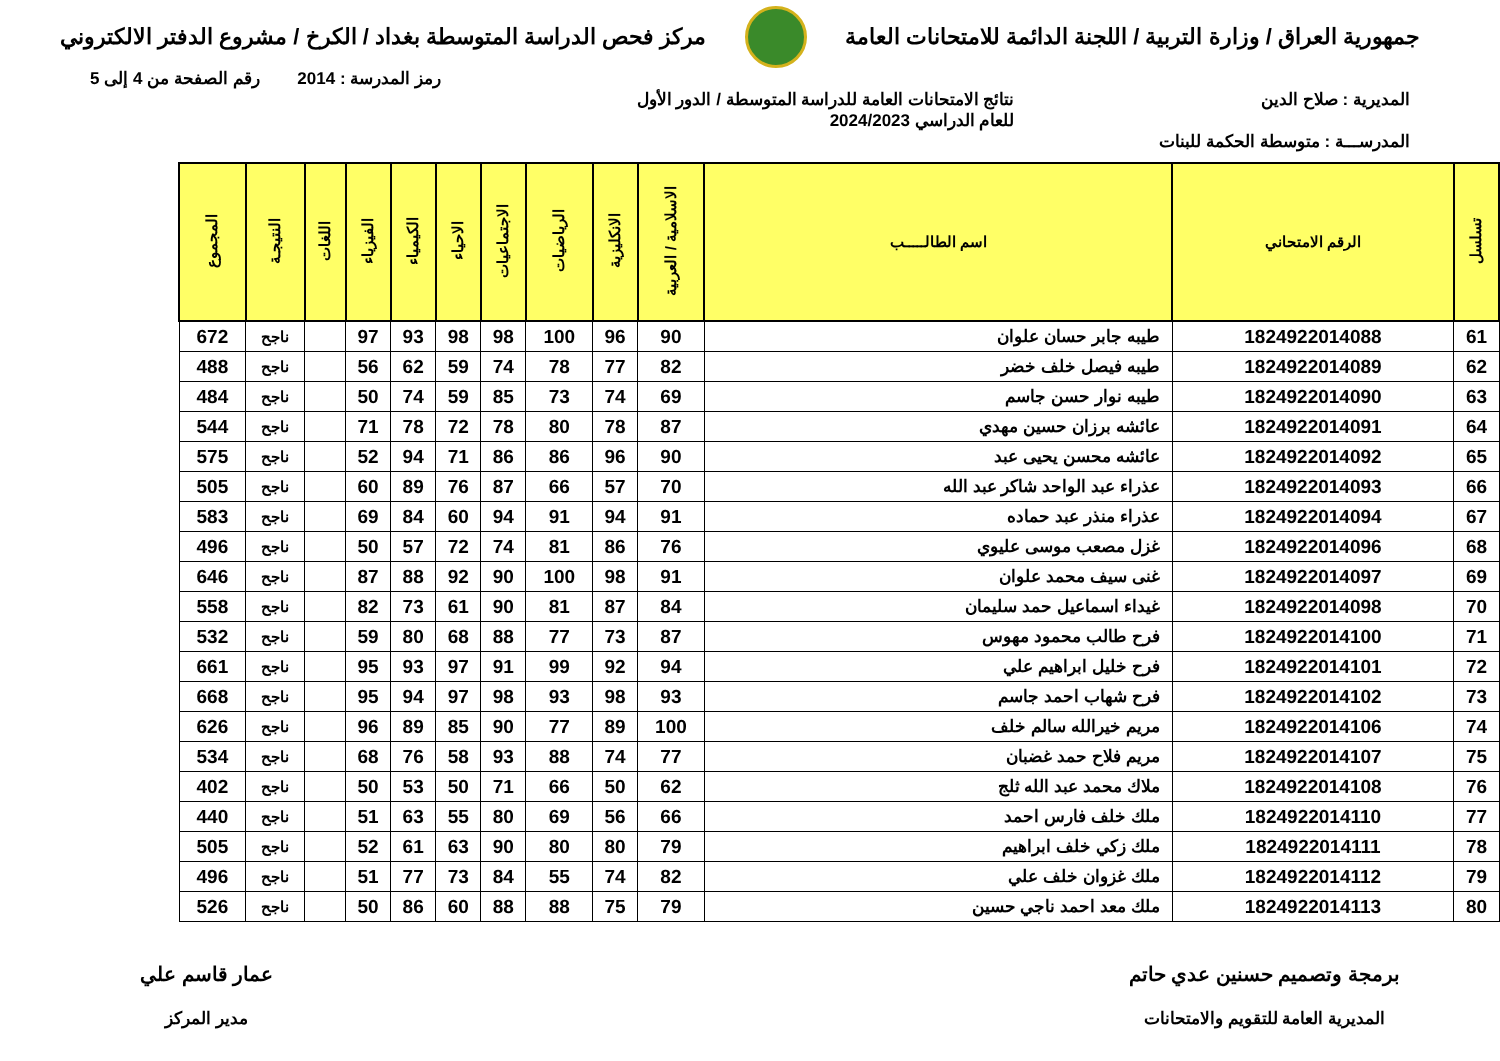جمهورية العراق / وزارة التربية / اللجنة الدائمة للامتحانات العامة
مركز فحص الدراسة المتوسطة بغداد / الكرخ / مشروع الدفتر الالكتروني
رمز المدرسة : 2014 رقم الصفحة من 4 إلى 5
المديرية : صلاح الدين نتائج الامتحانات العامة للدراسة المتوسطة / الدور الأول
للعام الدراسي 2024/2023
المدرســـة : متوسطة الحكمة للبنات
| تسلسل | الرقم الامتحاني | اسم الطالـــــب | الاسلامية / العربية | الانكليزية | الرياضيات | الاجتماعيات | الاحياء | الكيمياء | الفيزياء | اللغات | النتيجـة | المجموع |
| --- | --- | --- | --- | --- | --- | --- | --- | --- | --- | --- | --- | --- |
| 61 | 1824922014088 | طيبه جابر حسان علوان | 90 | 96 | 100 | 98 | 98 | 93 | 97 | | ناجح | 672 |
| 62 | 1824922014089 | طيبه فيصل خلف خضر | 82 | 77 | 78 | 74 | 59 | 62 | 56 | | ناجح | 488 |
| 63 | 1824922014090 | طيبه نوار حسن جاسم | 69 | 74 | 73 | 85 | 59 | 74 | 50 | | ناجح | 484 |
| 64 | 1824922014091 | عائشه برزان حسين مهدي | 87 | 78 | 80 | 78 | 72 | 78 | 71 | | ناجح | 544 |
| 65 | 1824922014092 | عائشه محسن يحيى عبد | 90 | 96 | 86 | 86 | 71 | 94 | 52 | | ناجح | 575 |
| 66 | 1824922014093 | عذراء عبد الواحد شاكر عبد الله | 70 | 57 | 66 | 87 | 76 | 89 | 60 | | ناجح | 505 |
| 67 | 1824922014094 | عذراء منذر عبد حماده | 91 | 94 | 91 | 94 | 60 | 84 | 69 | | ناجح | 583 |
| 68 | 1824922014096 | غزل مصعب موسى عليوي | 76 | 86 | 81 | 74 | 72 | 57 | 50 | | ناجح | 496 |
| 69 | 1824922014097 | غنى سيف محمد علوان | 91 | 98 | 100 | 90 | 92 | 88 | 87 | | ناجح | 646 |
| 70 | 1824922014098 | غيداء اسماعيل حمد سليمان | 84 | 87 | 81 | 90 | 61 | 73 | 82 | | ناجح | 558 |
| 71 | 1824922014100 | فرح طالب محمود مهوس | 87 | 73 | 77 | 88 | 68 | 80 | 59 | | ناجح | 532 |
| 72 | 1824922014101 | فرح خليل ابراهيم علي | 94 | 92 | 99 | 91 | 97 | 93 | 95 | | ناجح | 661 |
| 73 | 1824922014102 | فرح شهاب احمد جاسم | 93 | 98 | 93 | 98 | 97 | 94 | 95 | | ناجح | 668 |
| 74 | 1824922014106 | مريم خيرالله سالم خلف | 100 | 89 | 77 | 90 | 85 | 89 | 96 | | ناجح | 626 |
| 75 | 1824922014107 | مريم فلاح حمد غضبان | 77 | 74 | 88 | 93 | 58 | 76 | 68 | | ناجح | 534 |
| 76 | 1824922014108 | ملاك محمد عبد الله ثلج | 62 | 50 | 66 | 71 | 50 | 53 | 50 | | ناجح | 402 |
| 77 | 1824922014110 | ملك خلف فارس احمد | 66 | 56 | 69 | 80 | 55 | 63 | 51 | | ناجح | 440 |
| 78 | 1824922014111 | ملك زكي خلف ابراهيم | 79 | 80 | 80 | 90 | 63 | 61 | 52 | | ناجح | 505 |
| 79 | 1824922014112 | ملك غزوان خلف علي | 82 | 74 | 55 | 84 | 73 | 77 | 51 | | ناجح | 496 |
| 80 | 1824922014113 | ملك معد احمد ناجي حسين | 79 | 75 | 88 | 88 | 60 | 86 | 50 | | ناجح | 526 |
برمجة وتصميم حسنين عدي حاتم
المديرية العامة للتقويم والامتحانات
عمار قاسم علي
مدير المركز